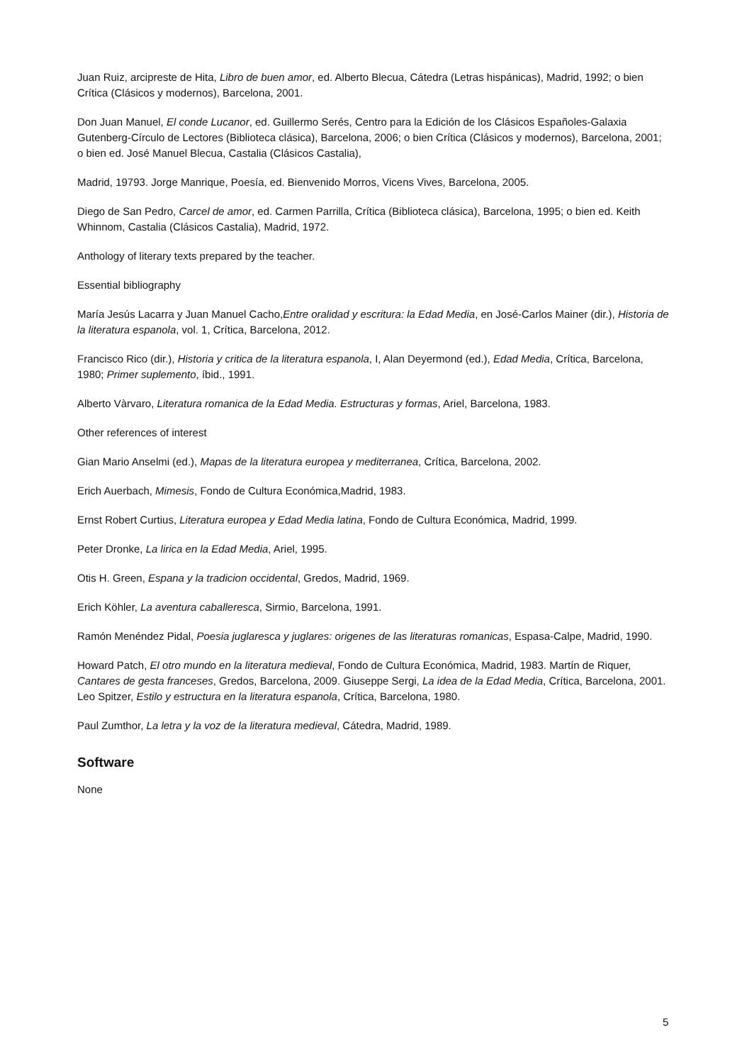Juan Ruiz, arcipreste de Hita, Libro de buen amor, ed. Alberto Blecua, Cátedra (Letras hispánicas), Madrid, 1992; o bien Crítica (Clásicos y modernos), Barcelona, 2001.
Don Juan Manuel, El conde Lucanor, ed. Guillermo Serés, Centro para la Edición de los Clásicos Españoles-Galaxia Gutenberg-Círculo de Lectores (Biblioteca clásica), Barcelona, 2006; o bien Crítica (Clásicos y modernos), Barcelona, 2001; o bien ed. José Manuel Blecua, Castalia (Clásicos Castalia),
Madrid, 19793. Jorge Manrique, Poesía, ed. Bienvenido Morros, Vicens Vives, Barcelona, 2005.
Diego de San Pedro, Carcel de amor, ed. Carmen Parrilla, Crítica (Biblioteca clásica), Barcelona, 1995; o bien ed. Keith Whinnom, Castalia (Clásicos Castalia), Madrid, 1972.
Anthology of literary texts prepared by the teacher.
Essential bibliography
María Jesús Lacarra y Juan Manuel Cacho,Entre oralidad y escritura: la Edad Media, en José-Carlos Mainer (dir.), Historia de la literatura espanola, vol. 1, Crítica, Barcelona, 2012.
Francisco Rico (dir.), Historia y critica de la literatura espanola, I, Alan Deyermond (ed.), Edad Media, Crítica, Barcelona, 1980; Primer suplemento, íbid., 1991.
Alberto Vàrvaro, Literatura romanica de la Edad Media. Estructuras y formas, Ariel, Barcelona, 1983.
Other references of interest
Gian Mario Anselmi (ed.), Mapas de la literatura europea y mediterranea, Crítica, Barcelona, 2002.
Erich Auerbach, Mimesis, Fondo de Cultura Económica,Madrid, 1983.
Ernst Robert Curtius, Literatura europea y Edad Media latina, Fondo de Cultura Económica, Madrid, 1999.
Peter Dronke, La lirica en la Edad Media, Ariel, 1995.
Otis H. Green, Espana y la tradicion occidental, Gredos, Madrid, 1969.
Erich Köhler, La aventura caballeresca, Sirmio, Barcelona, 1991.
Ramón Menéndez Pidal, Poesia juglaresca y juglares: origenes de las literaturas romanicas, Espasa-Calpe, Madrid, 1990.
Howard Patch, El otro mundo en la literatura medieval, Fondo de Cultura Económica, Madrid, 1983. Martín de Riquer, Cantares de gesta franceses, Gredos, Barcelona, 2009. Giuseppe Sergi, La idea de la Edad Media, Crítica, Barcelona, 2001. Leo Spitzer, Estilo y estructura en la literatura espanola, Crítica, Barcelona, 1980.
Paul Zumthor, La letra y la voz de la literatura medieval, Cátedra, Madrid, 1989.
Software
None
5